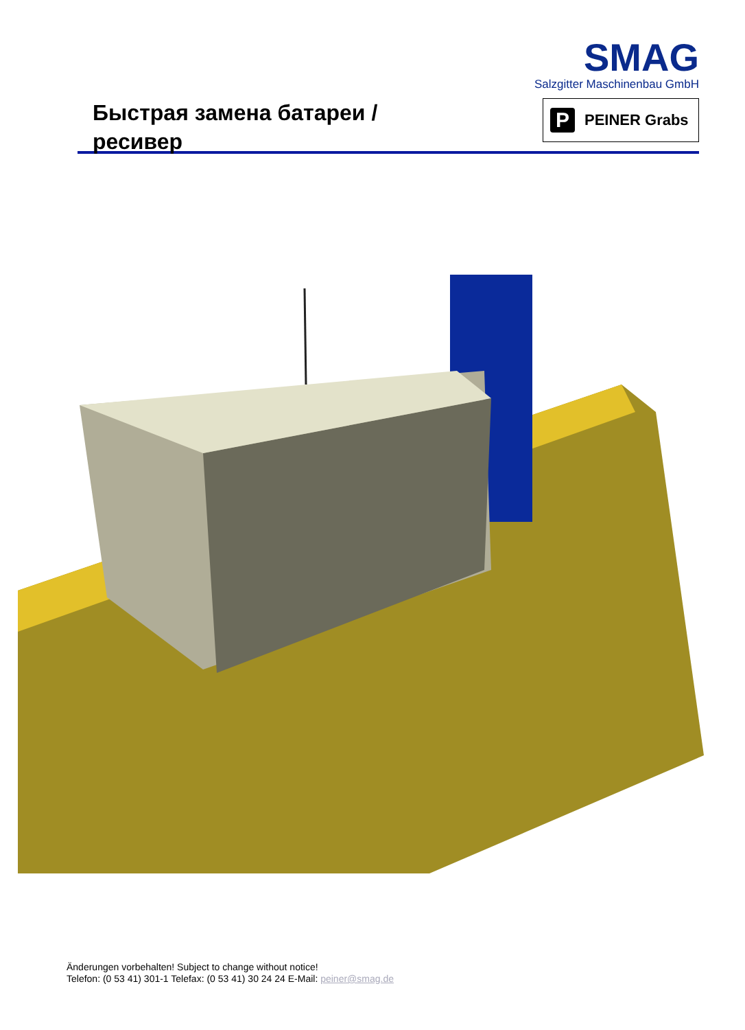Быстрая замена батареи /
ресивер
SMAG
Salzgitter Maschinenbau GmbH
P
PEINER Grabs
Änderungen vorbehalten! Subject to change without notice!
Telefon: (0 53 41) 301-1 Telefax: (0 53 41) 30 24 24 E-Mail: peiner@smag.de